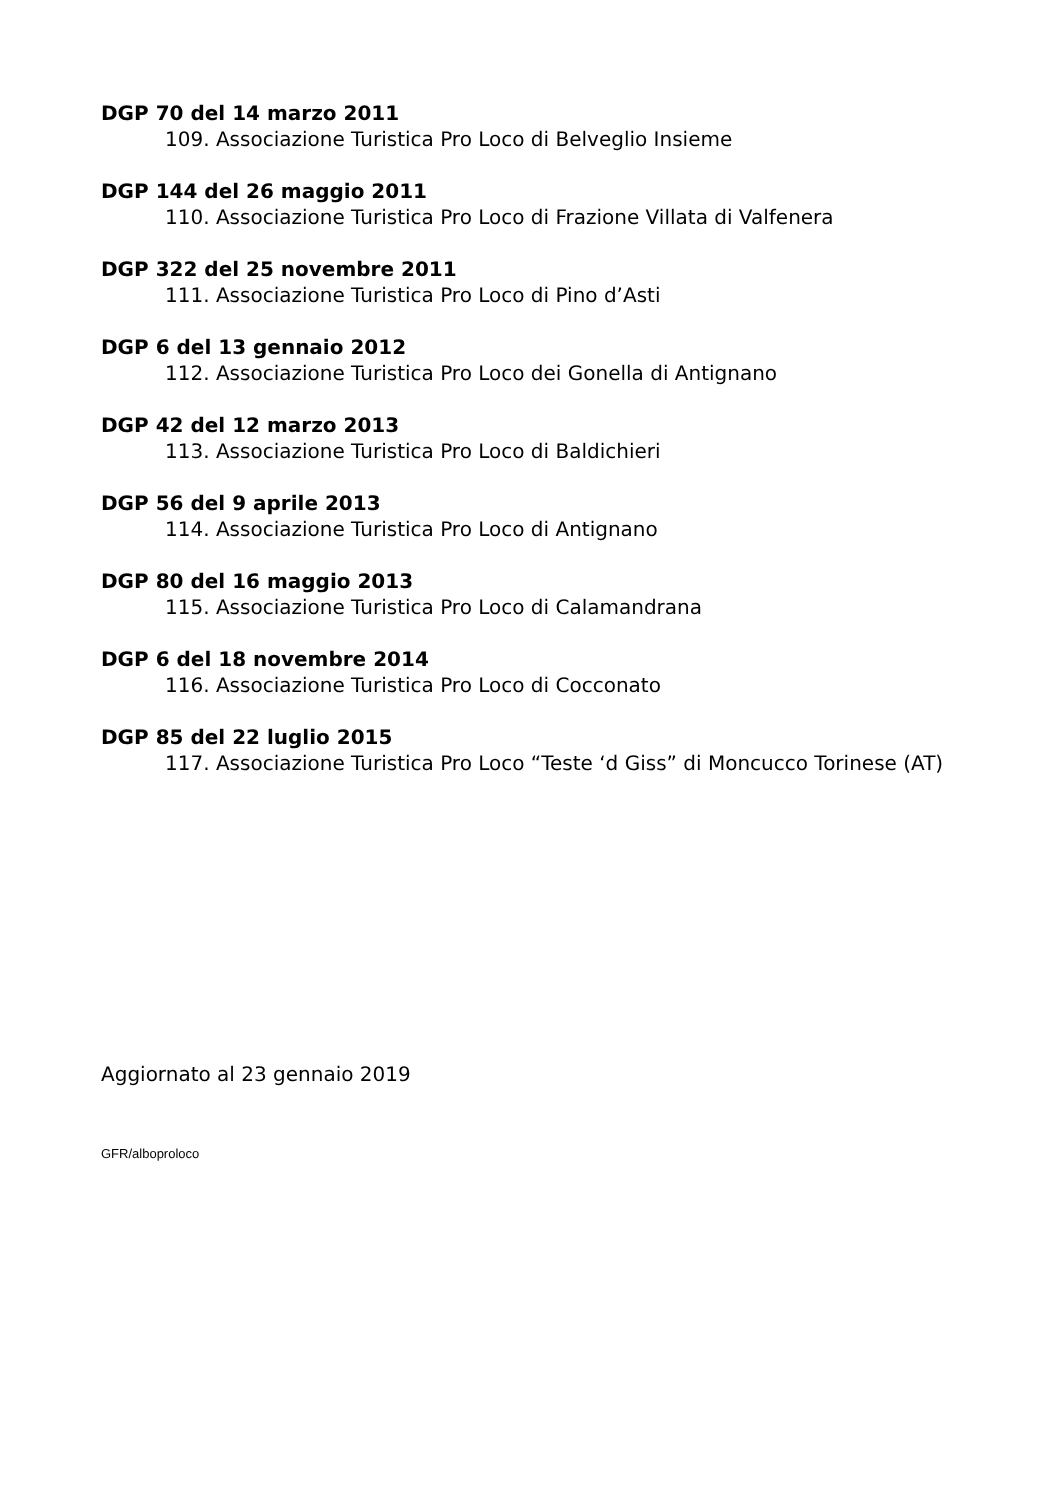DGP 70 del 14 marzo 2011
109. Associazione Turistica Pro Loco di Belveglio Insieme
DGP 144 del 26 maggio 2011
110. Associazione Turistica Pro Loco di Frazione Villata di Valfenera
DGP 322 del 25 novembre 2011
111. Associazione Turistica Pro Loco di Pino d’Asti
DGP 6 del 13 gennaio 2012
112. Associazione Turistica Pro Loco dei Gonella di Antignano
DGP 42 del 12 marzo 2013
113. Associazione Turistica Pro Loco di Baldichieri
DGP 56 del 9 aprile 2013
114. Associazione Turistica Pro Loco di Antignano
DGP 80 del 16 maggio 2013
115. Associazione Turistica Pro Loco di Calamandrana
DGP 6 del 18 novembre 2014
116. Associazione Turistica Pro Loco di Cocconato
DGP 85 del 22 luglio 2015
117. Associazione Turistica Pro Loco “Teste ‘d Giss” di Moncucco Torinese (AT)
Aggiornato al 23 gennaio 2019
GFR/alboproloco